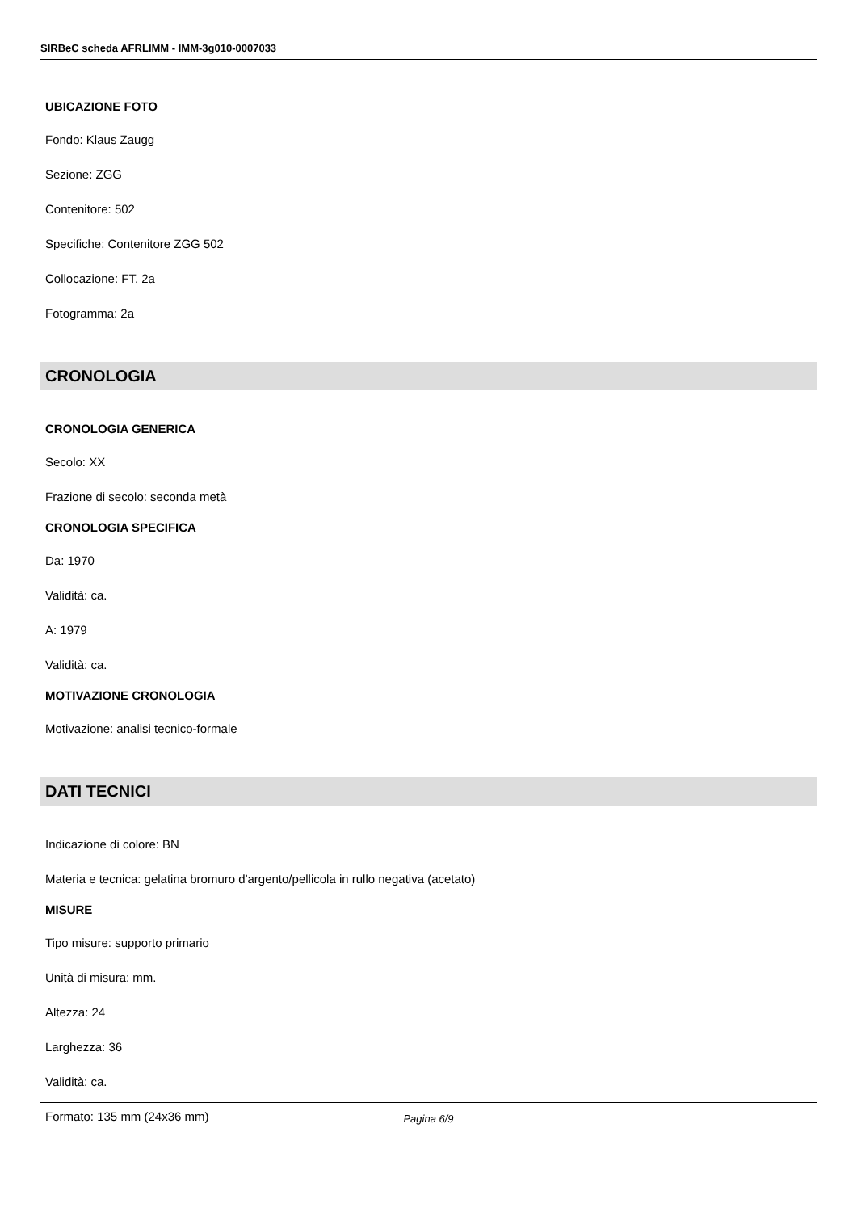SIRBeC scheda AFRLIMM - IMM-3g010-0007033
UBICAZIONE FOTO
Fondo: Klaus Zaugg
Sezione: ZGG
Contenitore: 502
Specifiche: Contenitore ZGG 502
Collocazione: FT. 2a
Fotogramma: 2a
CRONOLOGIA
CRONOLOGIA GENERICA
Secolo: XX
Frazione di secolo: seconda metà
CRONOLOGIA SPECIFICA
Da: 1970
Validità: ca.
A: 1979
Validità: ca.
MOTIVAZIONE CRONOLOGIA
Motivazione: analisi tecnico-formale
DATI TECNICI
Indicazione di colore: BN
Materia e tecnica: gelatina bromuro d'argento/pellicola in rullo negativa (acetato)
MISURE
Tipo misure: supporto primario
Unità di misura: mm.
Altezza: 24
Larghezza: 36
Validità: ca.
Formato: 135 mm (24x36 mm)
Pagina 6/9